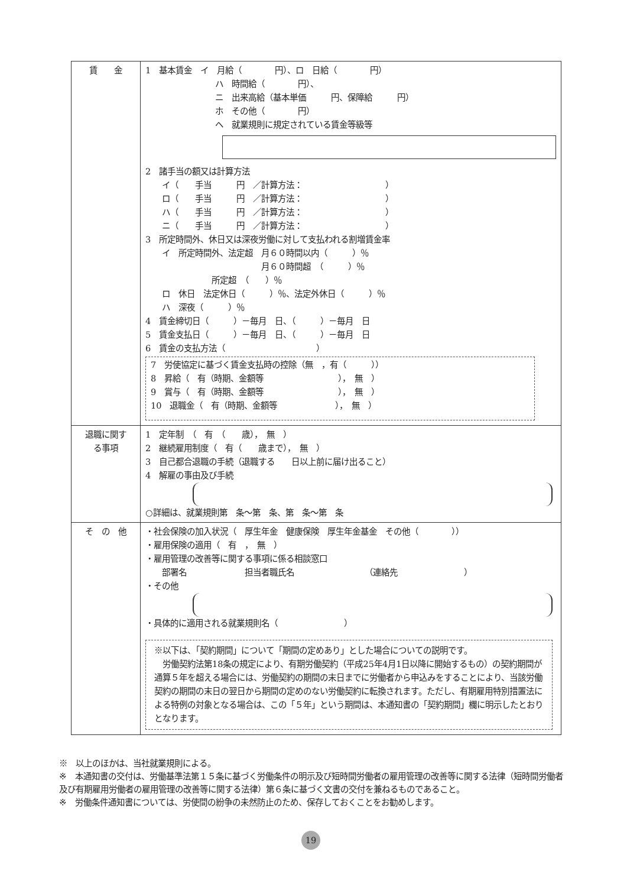| 賃 金 | 1 基本賃金 イ 月給（ 円）、ロ 日給（ 円） ハ 時間給（ 円）、 ニ 出来高給（基本単価 円、保障給 円） ホ その他（ 円） ヘ 就業規則に規定されている賃金等級等 2 諸手当の額又は計算方法 イ（ 手当 円 ／計算方法： ） ロ（ 手当 円 ／計算方法： ） ハ（ 手当 円 ／計算方法： ） ニ（ 手当 円 ／計算方法： ） 3 所定時間外、休日又は深夜労働に対して支払われる割増賃金率 イ 所定時間外、法定超 月６０時間以内（ ）％ 月６０時間超 （ ）％ 所定超 （ ）％ ロ 休日 法定休日（ ）％、法定外休日（ ）％ ハ 深夜（ ）％ 4 賃金締切日（ ）－毎月 日、（ ）－毎月 日 5 賃金支払日（ ）－毎月 日、（ ）－毎月 日 6 賃金の支払方法（ ） 7 労使協定に基づく賃金支払時の控除（無 ，有（ ）） 8 昇給（ 有（時期、金額等 ）， 無 ） 9 賞与（ 有（時期、金額等 ）， 無 ） 10 退職金（ 有（時期、金額等 ）， 無 ） |
| 退職に関す る事項 | 1 定年制 （ 有 （ 歳）， 無 ） 2 継続雇用制度（ 有（ 歳まで）， 無 ） 3 自己都合退職の手続（退職する 日以上前に届け出ること） 4 解雇の事由及び手続 ○詳細は、就業規則第 条～第 条、第 条～第 条 |
| そ の 他 | ・社会保険の加入状況（ 厚生年金 健康保険 厚生年金基金 その他（ ）） ・雇用保険の適用（ 有 ， 無 ） ・雇用管理の改善等に関する事項に係る相談窓口 部署名 担当者職氏名 （連絡先 ） ・その他 ・具体的に適用される就業規則名（ ） ※以下は、「契約期間」について「期間の定めあり」とした場合についての説明です。 労働契約法第18条の規定により、有期労働契約（平成25年4月1日以降に開始するもの）の契約期間が通算５年を超える場合には、労働契約の期間の末日までに労働者から申込みをすることにより、当該労働契約の期間の末日の翌日から期間の定めのない労働契約に転換されます。ただし、有期雇用特別措置法による特例の対象となる場合は、この「５年」という期間は、本通知書の「契約期間」欄に明示したとおりとなります。 |
※　以上のほかは、当社就業規則による。
※　本通知書の交付は、労働基準法第１５条に基づく労働条件の明示及び短時間労働者の雇用管理の改善等に関する法律（短時間労働者及び有期雇用労働者の雇用管理の改善等に関する法律）第６条に基づく文書の交付を兼ねるものであること。
※　労働条件通知書については、労使間の紛争の未然防止のため、保存しておくことをお勧めします。
19